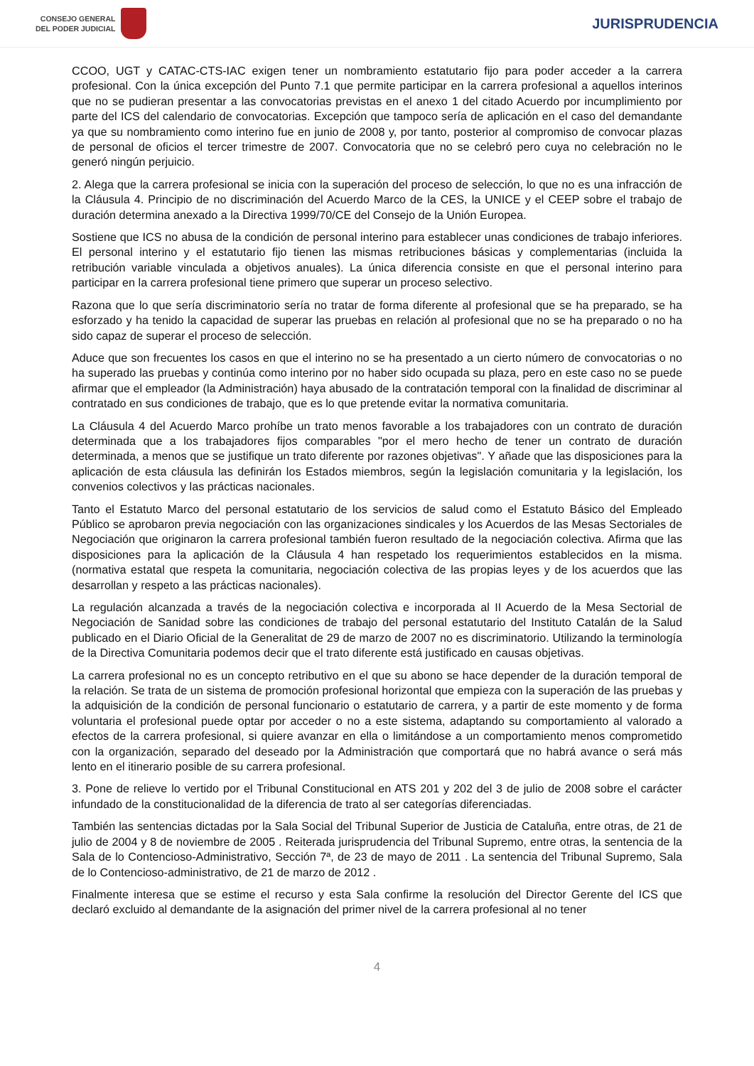CONSEJO GENERAL
DEL PODER JUDICIAL
JURISPRUDENCIA
CCOO, UGT y CATAC-CTS-IAC exigen tener un nombramiento estatutario fijo para poder acceder a la carrera profesional. Con la única excepción del Punto 7.1 que permite participar en la carrera profesional a aquellos interinos que no se pudieran presentar a las convocatorias previstas en el anexo 1 del citado Acuerdo por incumplimiento por parte del ICS del calendario de convocatorias. Excepción que tampoco sería de aplicación en el caso del demandante ya que su nombramiento como interino fue en junio de 2008 y, por tanto, posterior al compromiso de convocar plazas de personal de oficios el tercer trimestre de 2007. Convocatoria que no se celebró pero cuya no celebración no le generó ningún perjuicio.
2. Alega que la carrera profesional se inicia con la superación del proceso de selección, lo que no es una infracción de la Cláusula 4. Principio de no discriminación del Acuerdo Marco de la CES, la UNICE y el CEEP sobre el trabajo de duración determina anexado a la Directiva 1999/70/CE del Consejo de la Unión Europea.
Sostiene que ICS no abusa de la condición de personal interino para establecer unas condiciones de trabajo inferiores. El personal interino y el estatutario fijo tienen las mismas retribuciones básicas y complementarias (incluida la retribución variable vinculada a objetivos anuales). La única diferencia consiste en que el personal interino para participar en la carrera profesional tiene primero que superar un proceso selectivo.
Razona que lo que sería discriminatorio sería no tratar de forma diferente al profesional que se ha preparado, se ha esforzado y ha tenido la capacidad de superar las pruebas en relación al profesional que no se ha preparado o no ha sido capaz de superar el proceso de selección.
Aduce que son frecuentes los casos en que el interino no se ha presentado a un cierto número de convocatorias o no ha superado las pruebas y continúa como interino por no haber sido ocupada su plaza, pero en este caso no se puede afirmar que el empleador (la Administración) haya abusado de la contratación temporal con la finalidad de discriminar al contratado en sus condiciones de trabajo, que es lo que pretende evitar la normativa comunitaria.
La Cláusula 4 del Acuerdo Marco prohíbe un trato menos favorable a los trabajadores con un contrato de duración determinada que a los trabajadores fijos comparables "por el mero hecho de tener un contrato de duración determinada, a menos que se justifique un trato diferente por razones objetivas". Y añade que las disposiciones para la aplicación de esta cláusula las definirán los Estados miembros, según la legislación comunitaria y la legislación, los convenios colectivos y las prácticas nacionales.
Tanto el Estatuto Marco del personal estatutario de los servicios de salud como el Estatuto Básico del Empleado Público se aprobaron previa negociación con las organizaciones sindicales y los Acuerdos de las Mesas Sectoriales de Negociación que originaron la carrera profesional también fueron resultado de la negociación colectiva. Afirma que las disposiciones para la aplicación de la Cláusula 4 han respetado los requerimientos establecidos en la misma. (normativa estatal que respeta la comunitaria, negociación colectiva de las propias leyes y de los acuerdos que las desarrollan y respeto a las prácticas nacionales).
La regulación alcanzada a través de la negociación colectiva e incorporada al II Acuerdo de la Mesa Sectorial de Negociación de Sanidad sobre las condiciones de trabajo del personal estatutario del Instituto Catalán de la Salud publicado en el Diario Oficial de la Generalitat de 29 de marzo de 2007 no es discriminatorio. Utilizando la terminología de la Directiva Comunitaria podemos decir que el trato diferente está justificado en causas objetivas.
La carrera profesional no es un concepto retributivo en el que su abono se hace depender de la duración temporal de la relación. Se trata de un sistema de promoción profesional horizontal que empieza con la superación de las pruebas y la adquisición de la condición de personal funcionario o estatutario de carrera, y a partir de este momento y de forma voluntaria el profesional puede optar por acceder o no a este sistema, adaptando su comportamiento al valorado a efectos de la carrera profesional, si quiere avanzar en ella o limitándose a un comportamiento menos comprometido con la organización, separado del deseado por la Administración que comportará que no habrá avance o será más lento en el itinerario posible de su carrera profesional.
3. Pone de relieve lo vertido por el Tribunal Constitucional en ATS 201 y 202 del 3 de julio de 2008 sobre el carácter infundado de la constitucionalidad de la diferencia de trato al ser categorías diferenciadas.
También las sentencias dictadas por la Sala Social del Tribunal Superior de Justicia de Cataluña, entre otras, de 21 de julio de 2004 y 8 de noviembre de 2005 . Reiterada jurisprudencia del Tribunal Supremo, entre otras, la sentencia de la Sala de lo Contencioso-Administrativo, Sección 7ª, de 23 de mayo de 2011 . La sentencia del Tribunal Supremo, Sala de lo Contencioso-administrativo, de 21 de marzo de 2012 .
Finalmente interesa que se estime el recurso y esta Sala confirme la resolución del Director Gerente del ICS que declaró excluido al demandante de la asignación del primer nivel de la carrera profesional al no tener
4